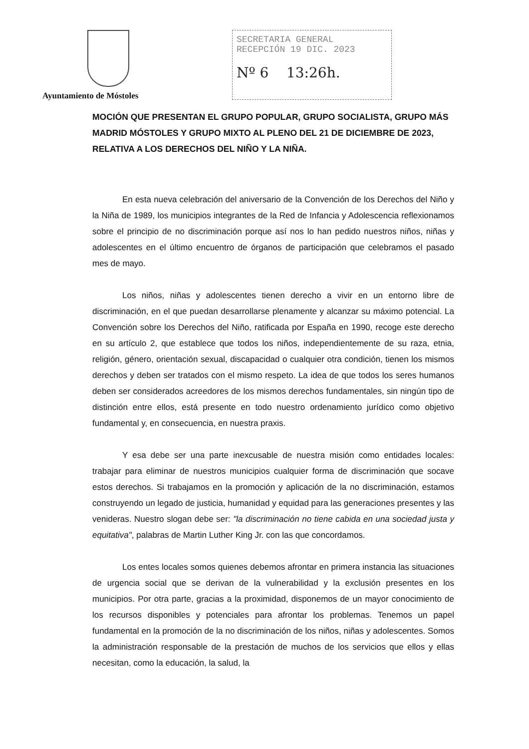Ayuntamiento de Móstoles
SECRETARIA GENERAL
RECEPCIÓN 19 DIC. 2023
Nº 6 13:26h.
MOCIÓN QUE PRESENTAN EL GRUPO POPULAR, GRUPO SOCIALISTA, GRUPO MÁS MADRID MÓSTOLES Y GRUPO MIXTO AL PLENO DEL 21 DE DICIEMBRE DE 2023, RELATIVA A LOS DERECHOS DEL NIÑO Y LA NIÑA.
En esta nueva celebración del aniversario de la Convención de los Derechos del Niño y la Niña de 1989, los municipios integrantes de la Red de Infancia y Adolescencia reflexionamos sobre el principio de no discriminación porque así nos lo han pedido nuestros niños, niñas y adolescentes en el último encuentro de órganos de participación que celebramos el pasado mes de mayo.
Los niños, niñas y adolescentes tienen derecho a vivir en un entorno libre de discriminación, en el que puedan desarrollarse plenamente y alcanzar su máximo potencial. La Convención sobre los Derechos del Niño, ratificada por España en 1990, recoge este derecho en su artículo 2, que establece que todos los niños, independientemente de su raza, etnia, religión, género, orientación sexual, discapacidad o cualquier otra condición, tienen los mismos derechos y deben ser tratados con el mismo respeto. La idea de que todos los seres humanos deben ser considerados acreedores de los mismos derechos fundamentales, sin ningún tipo de distinción entre ellos, está presente en todo nuestro ordenamiento jurídico como objetivo fundamental y, en consecuencia, en nuestra praxis.
Y esa debe ser una parte inexcusable de nuestra misión como entidades locales: trabajar para eliminar de nuestros municipios cualquier forma de discriminación que socave estos derechos. Si trabajamos en la promoción y aplicación de la no discriminación, estamos construyendo un legado de justicia, humanidad y equidad para las generaciones presentes y las venideras. Nuestro slogan debe ser: "la discriminación no tiene cabida en una sociedad justa y equitativa", palabras de Martin Luther King Jr. con las que concordamos.
Los entes locales somos quienes debemos afrontar en primera instancia las situaciones de urgencia social que se derivan de la vulnerabilidad y la exclusión presentes en los municipios. Por otra parte, gracias a la proximidad, disponemos de un mayor conocimiento de los recursos disponibles y potenciales para afrontar los problemas. Tenemos un papel fundamental en la promoción de la no discriminación de los niños, niñas y adolescentes. Somos la administración responsable de la prestación de muchos de los servicios que ellos y ellas necesitan, como la educación, la salud, la